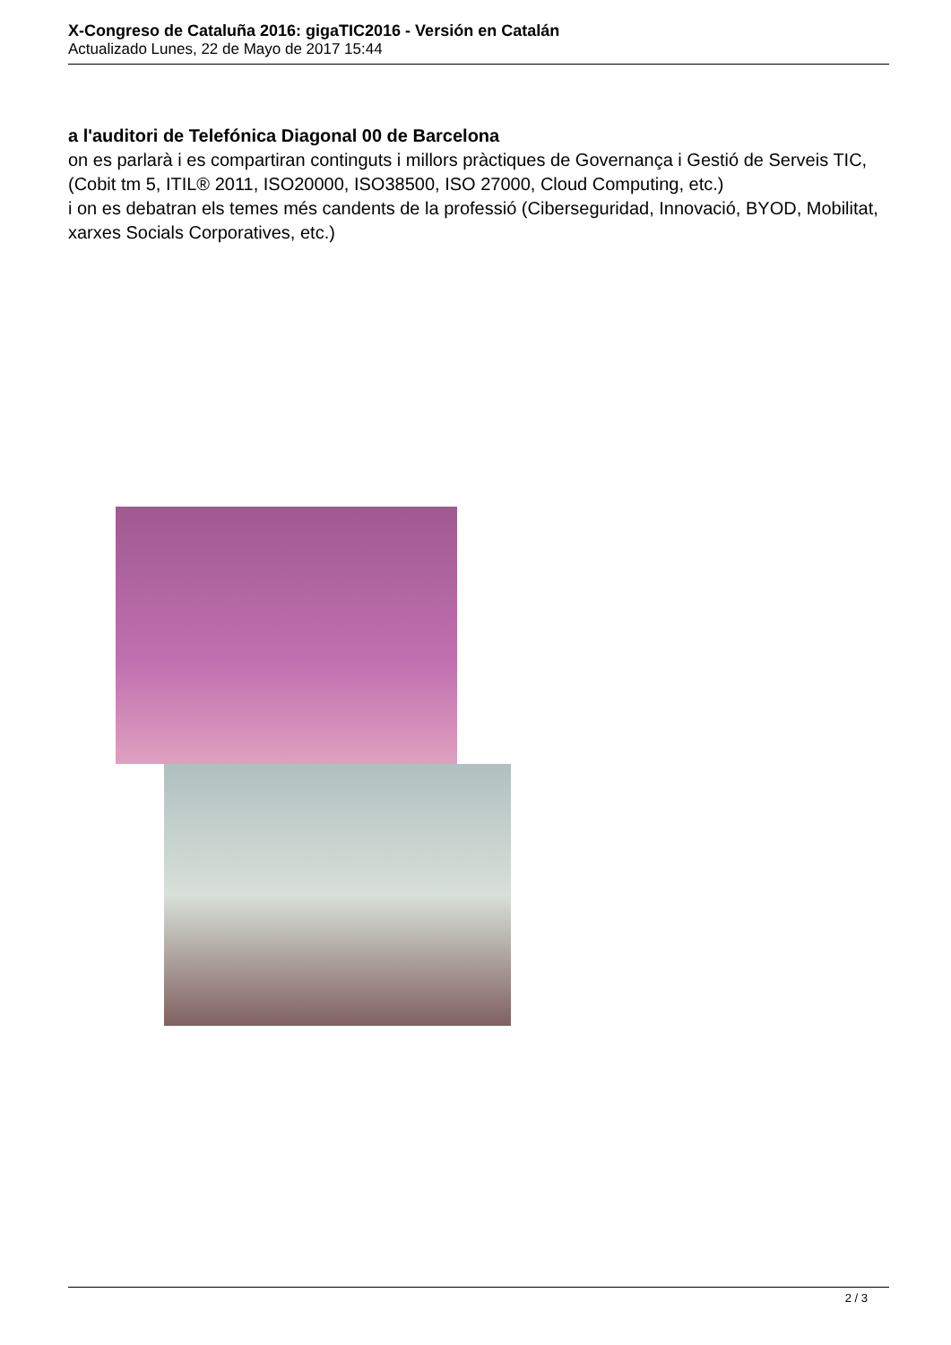X-Congreso de Cataluña 2016: gigaTIC2016 - Versión en Catalán
Actualizado Lunes, 22 de Mayo de 2017 15:44
a l'auditori de Telefónica Diagonal 00 de Barcelona
on es parlarà i es compartiran continguts i millors pràctiques de Governança i Gestió de Serveis TIC, (Cobit tm 5, ITIL® 2011, ISO20000, ISO38500, ISO 27000, Cloud Computing, etc.)
i on es debatran els temes més candents de la professió (Ciberseguridad, Innovació, BYOD, Mobilitat, xarxes Socials Corporatives, etc.)
2 / 3